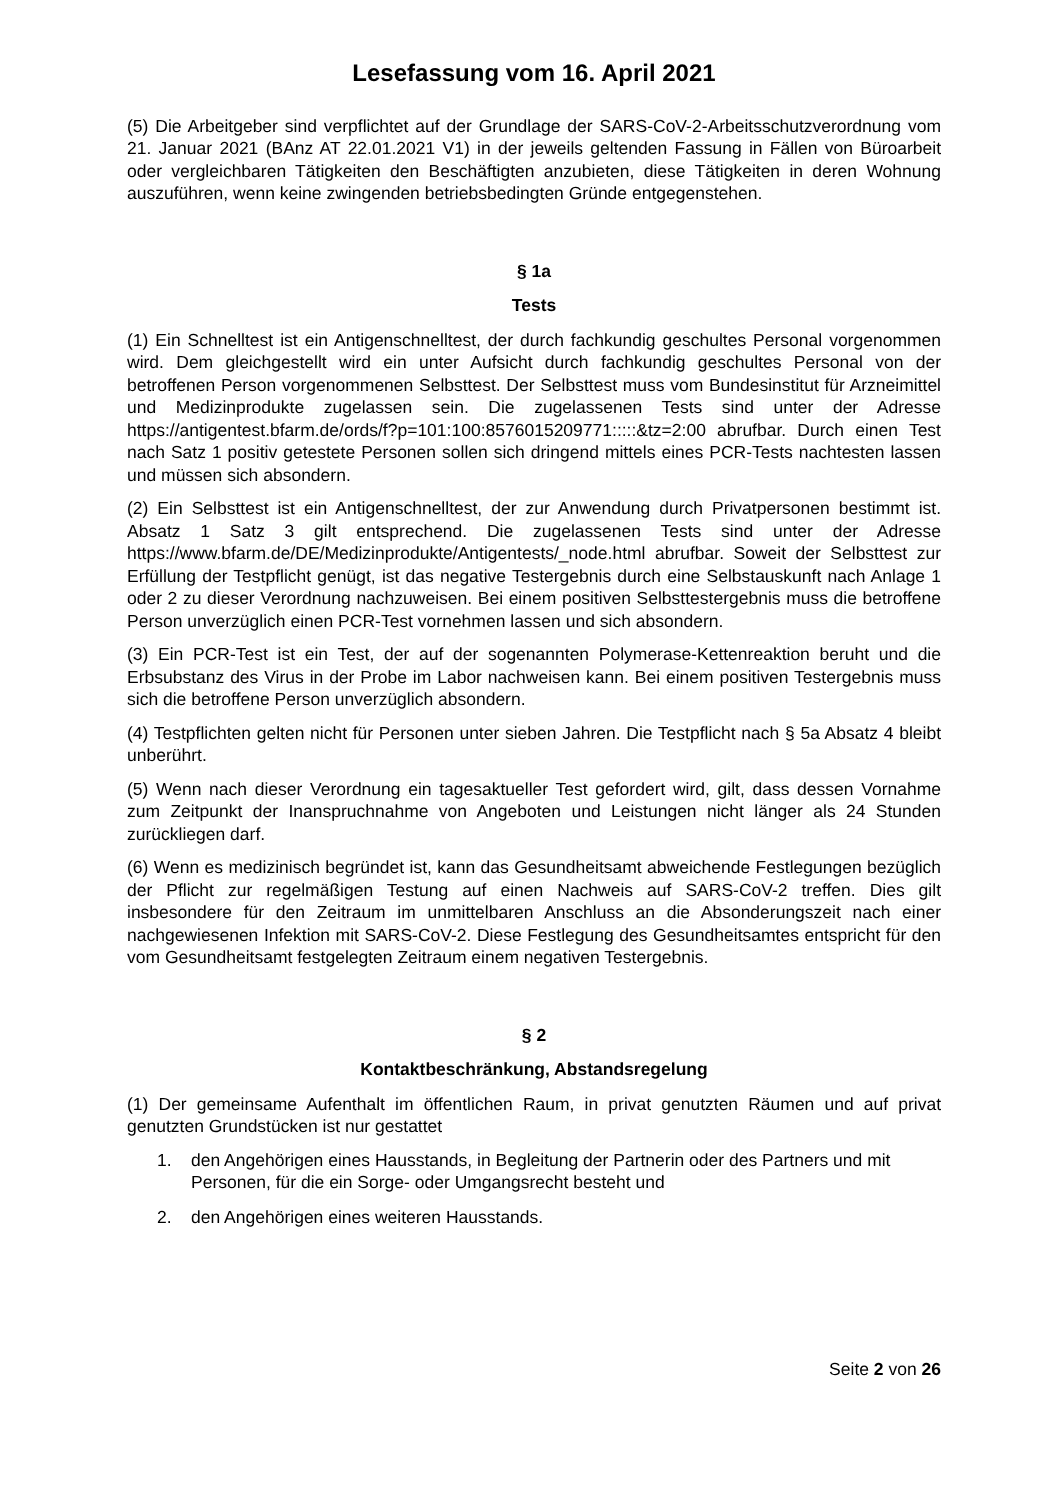Lesefassung vom 16. April 2021
(5) Die Arbeitgeber sind verpflichtet auf der Grundlage der SARS-CoV-2-Arbeitsschutzverord­nung vom 21. Januar 2021 (BAnz AT 22.01.2021 V1) in der jeweils geltenden Fassung in Fällen von Büroarbeit oder vergleichbaren Tätigkeiten den Beschäftigten anzubieten, diese Tätigkeiten in deren Wohnung auszuführen, wenn keine zwingenden betriebsbedingten Gründe entgegenstehen.
§ 1a
Tests
(1) Ein Schnelltest ist ein Antigenschnelltest, der durch fachkundig geschultes Personal vor­genommen wird. Dem gleichgestellt wird ein unter Aufsicht durch fachkundig geschultes Per­sonal von der betroffenen Person vorgenommenen Selbsttest. Der Selbsttest muss vom Bun­desinstitut für Arzneimittel und Medizinprodukte zugelassen sein. Die zugelassenen Tests sind unter der Adresse https://antigentest.bfarm.de/ords/f?p=101:100:8576015209771:::::&tz=2:00 abrufbar. Durch einen Test nach Satz 1 positiv getestete Personen sollen sich dringend mittels eines PCR-Tests nachtesten lassen und müssen sich absondern.
(2) Ein Selbsttest ist ein Antigenschnelltest, der zur Anwendung durch Privatpersonen be­stimmt ist. Absatz 1 Satz 3 gilt entsprechend. Die zugelassenen Tests sind unter der Adresse https://www.bfarm.de/DE/Medizinprodukte/Antigentests/_node.html abrufbar. Soweit der Selbsttest zur Erfüllung der Testpflicht genügt, ist das negative Testergebnis durch eine Selbstauskunft nach Anlage 1 oder 2 zu dieser Verordnung nachzuweisen. Bei einem positiven Selbsttestergebnis muss die betroffene Person unverzüglich einen PCR-Test vornehmen las­sen und sich absondern.
(3) Ein PCR-Test ist ein Test, der auf der sogenannten Polymerase-Kettenreaktion beruht und die Erbsubstanz des Virus in der Probe im Labor nachweisen kann. Bei einem positiven Test­ergebnis muss sich die betroffene Person unverzüglich absondern.
(4) Testpflichten gelten nicht für Personen unter sieben Jahren. Die Testpflicht nach § 5a Ab­satz 4 bleibt unberührt.
(5) Wenn nach dieser Verordnung ein tagesaktueller Test gefordert wird, gilt, dass dessen Vornahme zum Zeitpunkt der Inanspruchnahme von Angeboten und Leistungen nicht länger als 24 Stunden zurückliegen darf.
(6) Wenn es medizinisch begründet ist, kann das Gesundheitsamt abweichende Festlegungen bezüglich der Pflicht zur regelmäßigen Testung auf einen Nachweis auf SARS-CoV-2 treffen. Dies gilt insbesondere für den Zeitraum im unmittelbaren Anschluss an die Absonderungszeit nach einer nachgewiesenen Infektion mit SARS-CoV-2. Diese Festlegung des Gesundheits­amtes entspricht für den vom Gesundheitsamt festgelegten Zeitraum einem negativen Tester­gebnis.
§ 2
Kontaktbeschränkung, Abstandsregelung
(1) Der gemeinsame Aufenthalt im öffentlichen Raum, in privat genutzten Räumen und auf privat genutzten Grundstücken ist nur gestattet
1. den Angehörigen eines Hausstands, in Begleitung der Partnerin oder des Partners und mit Personen, für die ein Sorge- oder Umgangsrecht besteht und
2. den Angehörigen eines weiteren Hausstands.
Seite 2 von 26